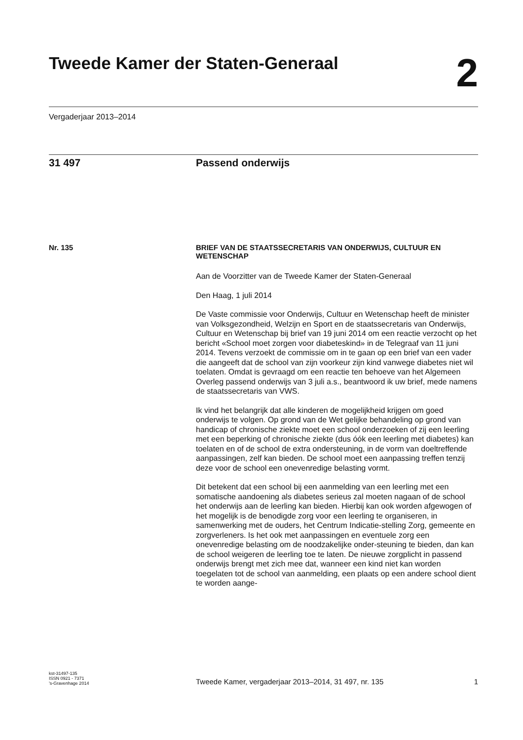Tweede Kamer der Staten-Generaal
2
Vergaderjaar 2013–2014
31 497 Passend onderwijs
Nr. 135 BRIEF VAN DE STAATSSECRETARIS VAN ONDERWIJS, CULTUUR EN WETENSCHAP
Aan de Voorzitter van de Tweede Kamer der Staten-Generaal
Den Haag, 1 juli 2014
De Vaste commissie voor Onderwijs, Cultuur en Wetenschap heeft de minister van Volksgezondheid, Welzijn en Sport en de staatssecretaris van Onderwijs, Cultuur en Wetenschap bij brief van 19 juni 2014 om een reactie verzocht op het bericht «School moet zorgen voor diabeteskind» in de Telegraaf van 11 juni 2014. Tevens verzoekt de commissie om in te gaan op een brief van een vader die aangeeft dat de school van zijn voorkeur zijn kind vanwege diabetes niet wil toelaten. Omdat is gevraagd om een reactie ten behoeve van het Algemeen Overleg passend onderwijs van 3 juli a.s., beantwoord ik uw brief, mede namens de staatssecretaris van VWS.
Ik vind het belangrijk dat alle kinderen de mogelijkheid krijgen om goed onderwijs te volgen. Op grond van de Wet gelijke behandeling op grond van handicap of chronische ziekte moet een school onderzoeken of zij een leerling met een beperking of chronische ziekte (dus óók een leerling met diabetes) kan toelaten en of de school de extra ondersteuning, in de vorm van doeltreffende aanpassingen, zelf kan bieden. De school moet een aanpassing treffen tenzij deze voor de school een onevenredige belasting vormt.
Dit betekent dat een school bij een aanmelding van een leerling met een somatische aandoening als diabetes serieus zal moeten nagaan of de school het onderwijs aan de leerling kan bieden. Hierbij kan ook worden afgewogen of het mogelijk is de benodigde zorg voor een leerling te organiseren, in samenwerking met de ouders, het Centrum Indicatie-stelling Zorg, gemeente en zorgverleners. Is het ook met aanpassingen en eventuele zorg een onevenredige belasting om de noodzakelijke onder-steuning te bieden, dan kan de school weigeren de leerling toe te laten. De nieuwe zorgplicht in passend onderwijs brengt met zich mee dat, wanneer een kind niet kan worden toegelaten tot de school van aanmelding, een plaats op een andere school dient te worden aange-
kst-31497-135
ISSN 0921 - 7371
’s-Gravenhage 2014
Tweede Kamer, vergaderjaar 2013–2014, 31 497, nr. 135
1